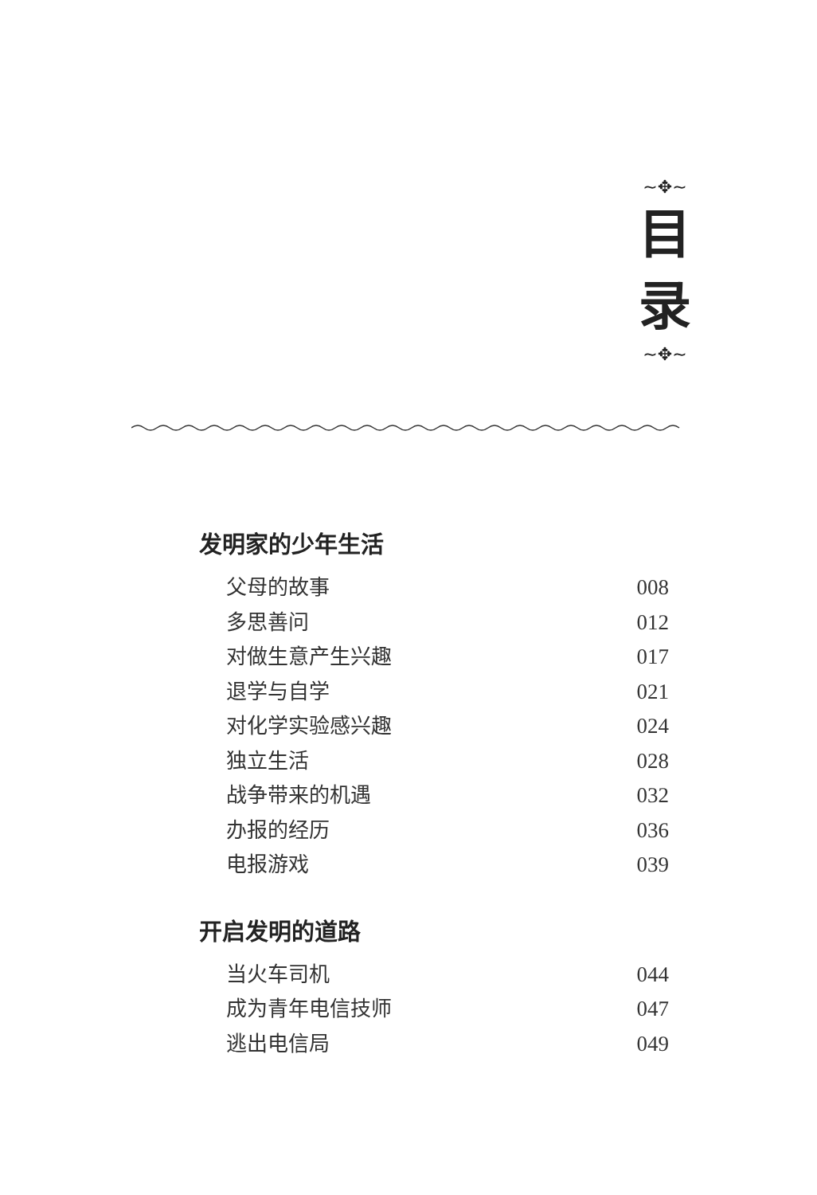~✥~
目
录
~✥~
发明家的少年生活
父母的故事 008
多思善问 012
对做生意产生兴趣 017
退学与自学 021
对化学实验感兴趣 024
独立生活 028
战争带来的机遇 032
办报的经历 036
电报游戏 039
开启发明的道路
当火车司机 044
成为青年电信技师 047
逃出电信局 049